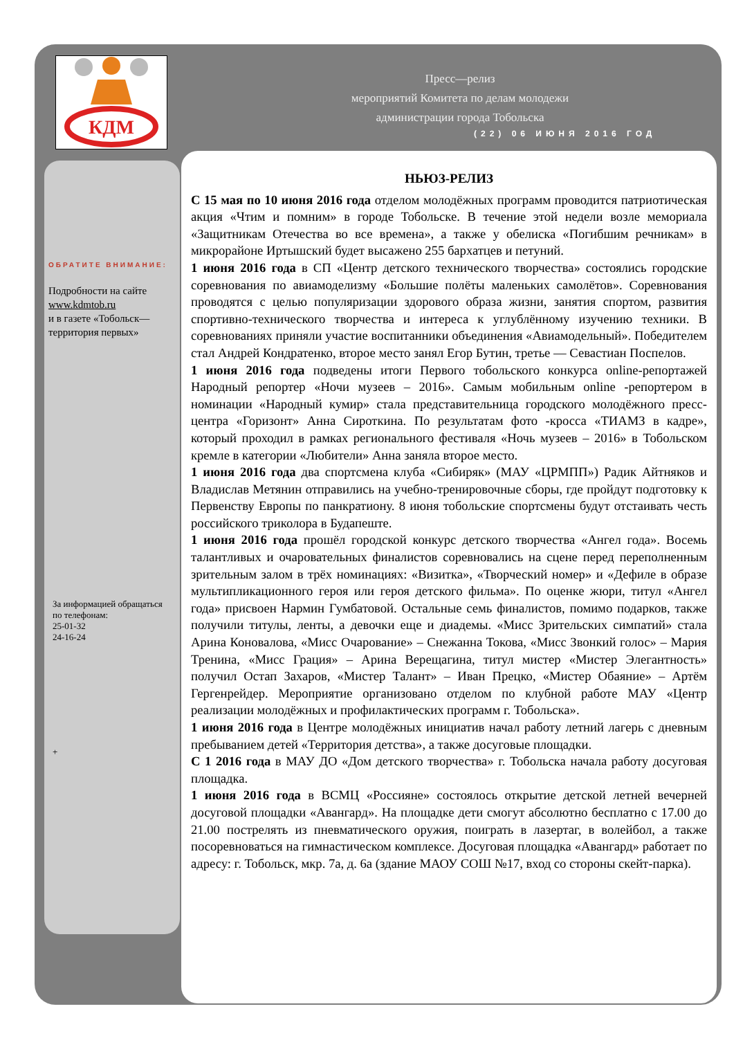КДМ
Пресс—релиз
мероприятий Комитета по делам молодежи
администрации города Тобольска
(22) 06 ИЮНЯ 2016 ГОД
ОБРАТИТЕ ВНИМАНИЕ:
Подробности на сайте
www.kdmtob.ru
и в газете «Тобольск—территория первых»
За информацией обращаться по телефонам:
25-01-32
24-16-24
+
НЬЮЗ-РЕЛИЗ
С 15 мая по 10 июня 2016 года отделом молодёжных программ проводится патриотическая акция «Чтим и помним» в городе Тобольске. В течение этой недели возле мемориала «Защитникам Отечества во все времена», а также у обелиска «Погибшим речникам» в микрорайоне Иртышский будет высажено 255 бархатцев и петуний.
1 июня 2016 года в СП «Центр детского технического творчества» состоялись городские соревнования по авиамоделизму «Большие полёты маленьких самолётов». Соревнования проводятся с целью популяризации здорового образа жизни, занятия спортом, развития спортивно-технического творчества и интереса к углублённому изучению техники. В соревнованиях приняли участие воспитанники объединения «Авиамодельный». Победителем стал Андрей Кондратенко, второе место занял Егор Бутин, третье — Севастиан Поспелов.
1 июня 2016 года подведены итоги Первого тобольского конкурса online-репортажей Народный репортер «Ночи музеев – 2016». Самым мобильным online -репортером в номинации «Народный кумир» стала представительница городского молодёжного пресс-центра «Горизонт» Анна Сироткина. По результатам фото -кросса «ТИАМЗ в кадре», который проходил в рамках регионального фестиваля «Ночь музеев – 2016» в Тобольском кремле в категории «Любители» Анна заняла второе место.
1 июня 2016 года два спортсмена клуба «Сибиряк» (МАУ «ЦРМПП») Радик Айтняков и Владислав Метянин отправились на учебно-тренировочные сборы, где пройдут подготовку к Первенству Европы по панкратиону. 8 июня тобольские спортсмены будут отстаивать честь российского триколора в Будапеште.
1 июня 2016 года прошёл городской конкурс детского творчества «Ангел года». Восемь талантливых и очаровательных финалистов соревновались на сцене перед переполненным зрительным залом в трёх номинациях: «Визитка», «Творческий номер» и «Дефиле в образе мультипликационного героя или героя детского фильма». По оценке жюри, титул «Ангел года» присвоен Нармин Гумбатовой. Остальные семь финалистов, помимо подарков, также получили титулы, ленты, а девочки еще и диадемы. «Мисс Зрительских симпатий» стала Арина Коновалова, «Мисс Очарование» – Снежанна Токова, «Мисс Звонкий голос» – Мария Тренина, «Мисс Грация» – Арина Верещагина, титул мистер «Мистер Элегантность» получил Остап Захаров, «Мистер Талант» – Иван Прецко, «Мистер Обаяние» – Артём Гергенрейдер. Мероприятие организовано отделом по клубной работе МАУ «Центр реализации молодёжных и профилактических программ г. Тобольска».
1 июня 2016 года в Центре молодёжных инициатив начал работу летний лагерь с дневным пребыванием детей «Территория детства», а также досуговые площадки.
С 1 2016 года в МАУ ДО «Дом детского творчества» г. Тобольска начала работу досуговая площадка.
1 июня 2016 года в ВСМЦ «Россияне» состоялось открытие детской летней вечерней досуговой площадки «Авангард». На площадке дети смогут абсолютно бесплатно с 17.00 до 21.00 пострелять из пневматического оружия, поиграть в лазертаг, в волейбол, а также посоревноваться на гимнастическом комплексе. Досуговая площадка «Авангард» работает по адресу: г. Тобольск, мкр. 7а, д. 6а (здание МАОУ СОШ №17, вход со стороны скейт-парка).